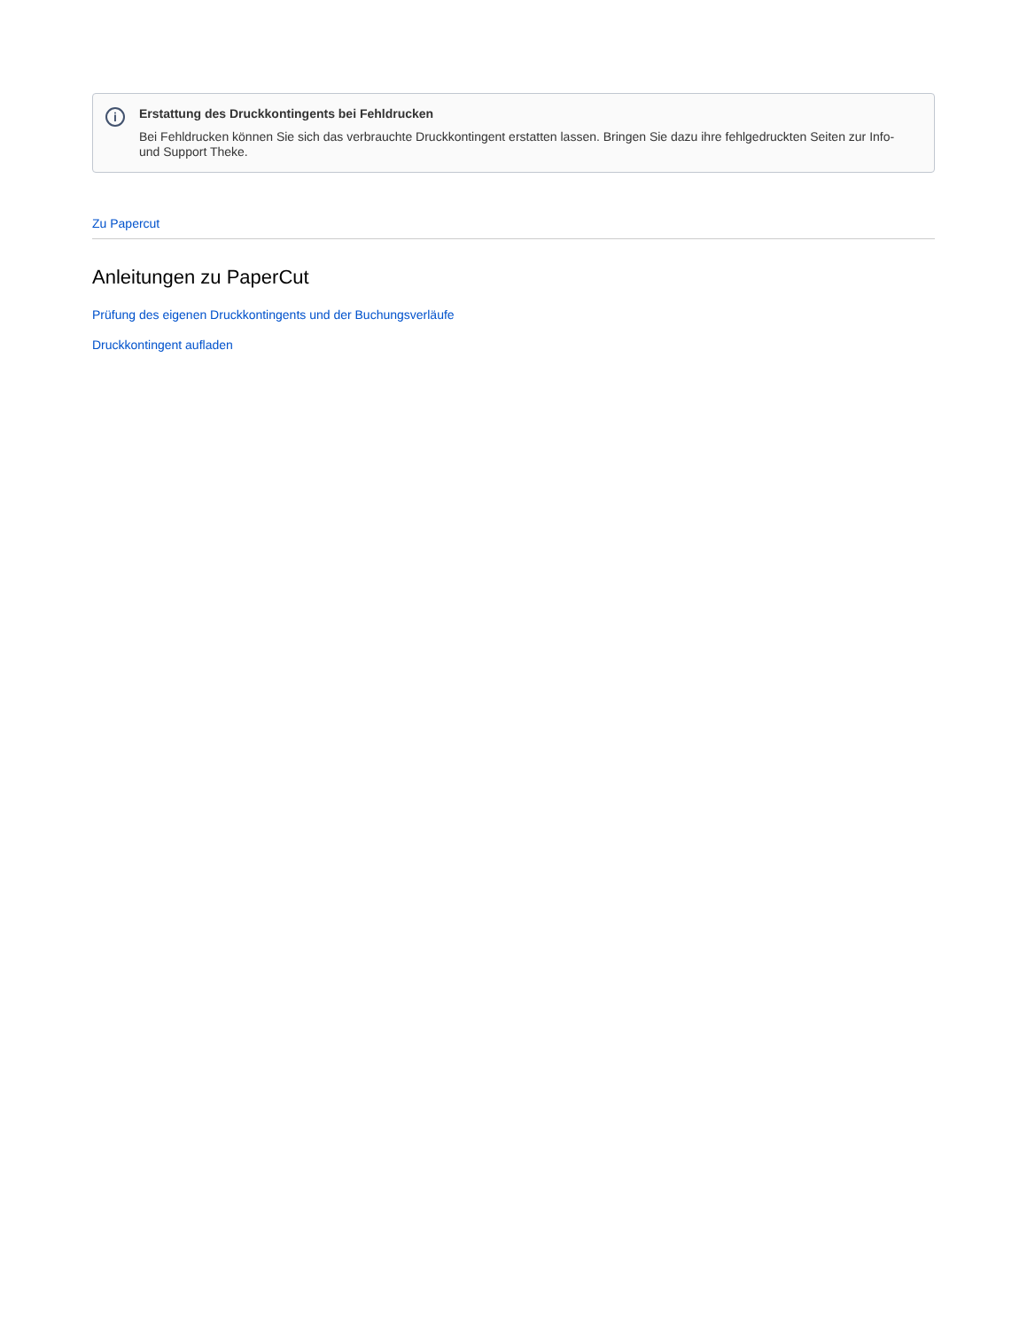i
Erstattung des Druckkontingents bei Fehldrucken
Bei Fehldrucken können Sie sich das verbrauchte Druckkontingent erstatten lassen. Bringen Sie dazu ihre fehlgedruckten Seiten zur Info- und Support Theke.
Zu Papercut
Anleitungen zu PaperCut
Prüfung des eigenen Druckkontingents und der Buchungsverläufe
Druckkontingent aufladen